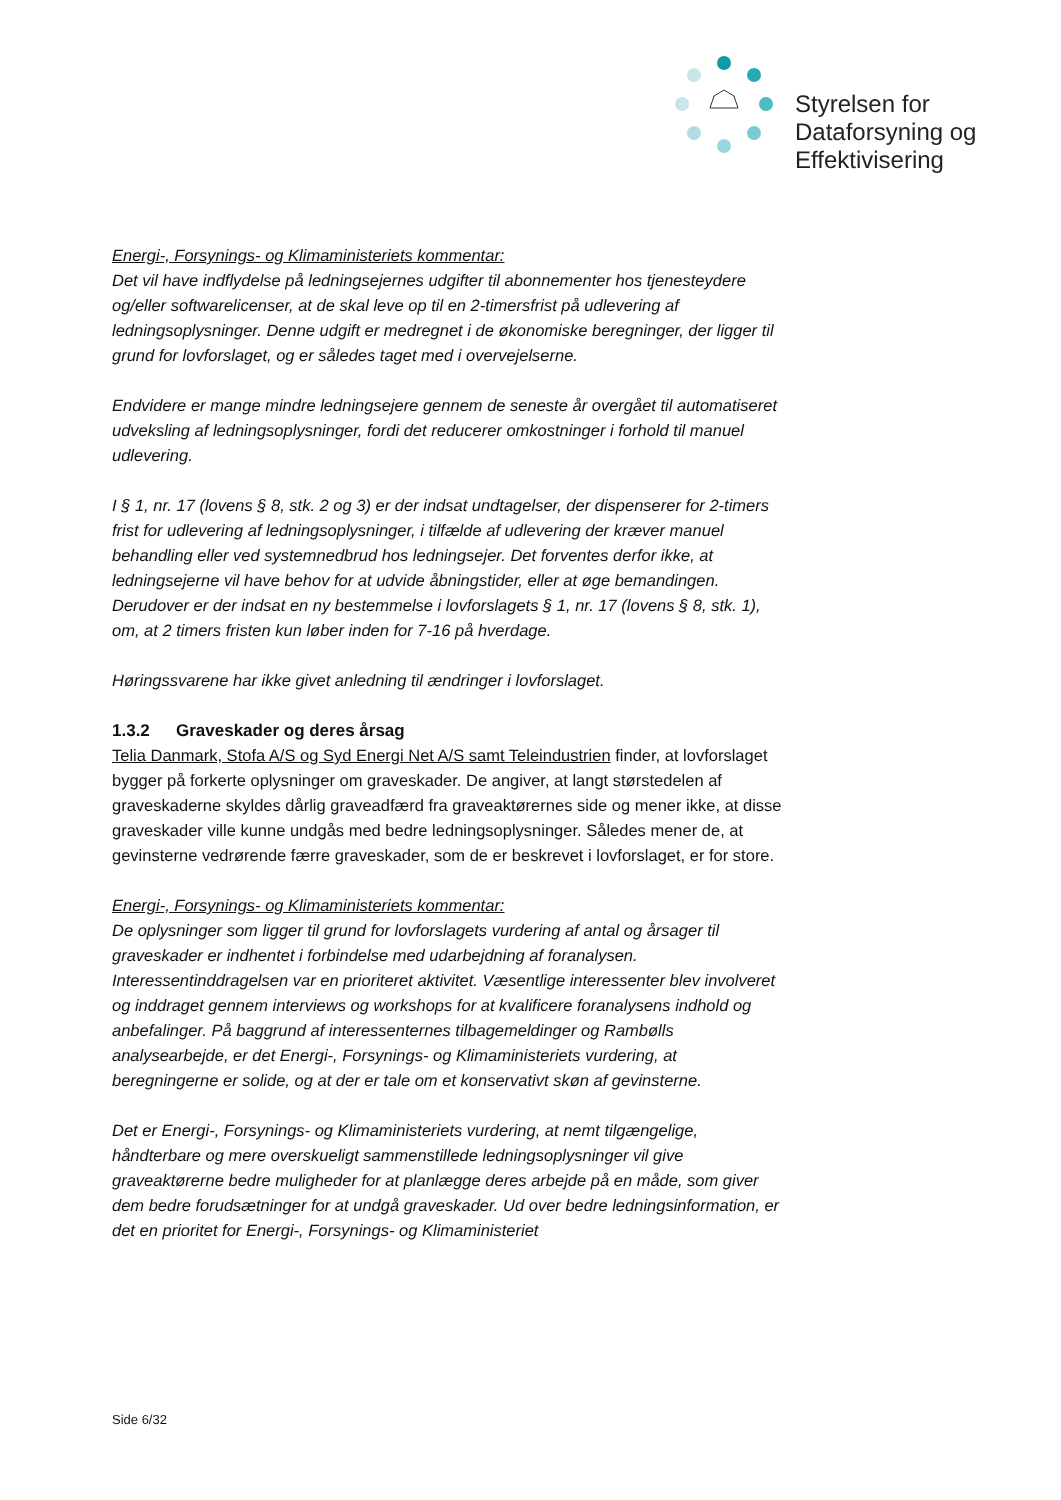Styrelsen for
Dataforsyning og
Effektivisering
Energi-, Forsynings- og Klimaministeriets kommentar:
Det vil have indflydelse på ledningsejernes udgifter til abonnementer hos tjenesteydere og/eller softwarelicenser, at de skal leve op til en 2-timersfrist på udlevering af ledningsoplysninger. Denne udgift er medregnet i de økonomiske beregninger, der ligger til grund for lovforslaget, og er således taget med i overvejelserne.
Endvidere er mange mindre ledningsejere gennem de seneste år overgået til automatiseret udveksling af ledningsoplysninger, fordi det reducerer omkostninger i forhold til manuel udlevering.
I § 1, nr. 17 (lovens § 8, stk. 2 og 3) er der indsat undtagelser, der dispenserer for 2-timers frist for udlevering af ledningsoplysninger, i tilfælde af udlevering der kræver manuel behandling eller ved systemnedbrud hos ledningsejer. Det forventes derfor ikke, at ledningsejerne vil have behov for at udvide åbningstider, eller at øge bemandingen. Derudover er der indsat en ny bestemmelse i lovforslagets § 1, nr. 17 (lovens § 8, stk. 1), om, at 2 timers fristen kun løber inden for 7-16 på hverdage.
Høringssvarene har ikke givet anledning til ændringer i lovforslaget.
1.3.2 Graveskader og deres årsag
Telia Danmark, Stofa A/S og Syd Energi Net A/S samt Teleindustrien finder, at lovforslaget bygger på forkerte oplysninger om graveskader. De angiver, at langt størstedelen af graveskaderne skyldes dårlig graveadfærd fra graveaktørernes side og mener ikke, at disse graveskader ville kunne undgås med bedre ledningsoplysninger. Således mener de, at gevinsterne vedrørende færre graveskader, som de er beskrevet i lovforslaget, er for store.
Energi-, Forsynings- og Klimaministeriets kommentar:
De oplysninger som ligger til grund for lovforslagets vurdering af antal og årsager til graveskader er indhentet i forbindelse med udarbejdning af foranalysen. Interessentinddragelsen var en prioriteret aktivitet. Væsentlige interessenter blev involveret og inddraget gennem interviews og workshops for at kvalificere foranalysens indhold og anbefalinger. På baggrund af interessenternes tilbagemeldinger og Rambølls analysearbejde, er det Energi-, Forsynings- og Klimaministeriets vurdering, at beregningerne er solide, og at der er tale om et konservativt skøn af gevinsterne.
Det er Energi-, Forsynings- og Klimaministeriets vurdering, at nemt tilgængelige, håndterbare og mere overskueligt sammenstillede ledningsoplysninger vil give graveaktørerne bedre muligheder for at planlægge deres arbejde på en måde, som giver dem bedre forudsætninger for at undgå graveskader. Ud over bedre ledningsinformation, er det en prioritet for Energi-, Forsynings- og Klimaministeriet
Side 6/32